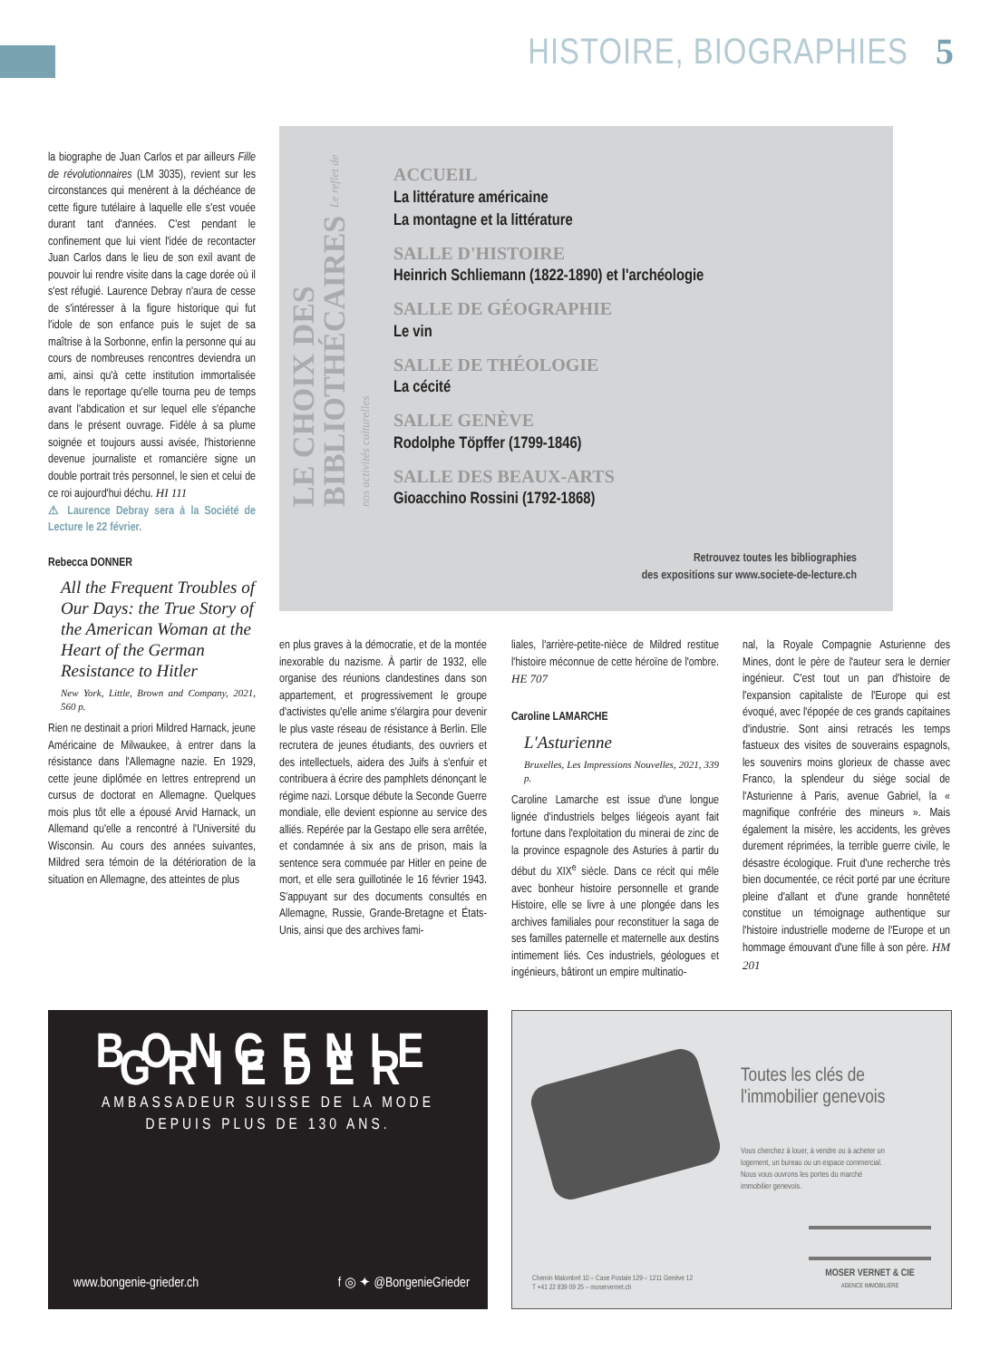HISTOIRE, BIOGRAPHIES 5
la biographe de Juan Carlos et par ailleurs Fille de révolutionnaires (LM 3035), revient sur les circonstances qui menèrent à la déchéance de cette figure tutélaire à laquelle elle s'est vouée durant tant d'années. C'est pendant le confinement que lui vient l'idée de recontacter Juan Carlos dans le lieu de son exil avant de pouvoir lui rendre visite dans la cage dorée où il s'est réfugié. Laurence Debray n'aura de cesse de s'intéresser à la figure historique qui fut l'idole de son enfance puis le sujet de sa maîtrise à la Sorbonne, enfin la personne qui au cours de nombreuses rencontres deviendra un ami, ainsi qu'à cette institution immortalisée dans le reportage qu'elle tourna peu de temps avant l'abdication et sur lequel elle s'épanche dans le présent ouvrage. Fidèle à sa plume soignée et toujours aussi avisée, l'historienne devenue journaliste et romancière signe un double portrait très personnel, le sien et celui de ce roi aujourd'hui déchu. HI 111
⚠ Laurence Debray sera à la Société de Lecture le 22 février.
Rebecca DONNER
All the Frequent Troubles of Our Days: the True Story of the American Woman at the Heart of the German Resistance to Hitler
New York, Little, Brown and Company, 2021, 560 p.
Rien ne destinait a priori Mildred Harnack, jeune Américaine de Milwaukee, à entrer dans la résistance dans l'Allemagne nazie. En 1929, cette jeune diplômée en lettres entreprend un cursus de doctorat en Allemagne. Quelques mois plus tôt elle a épousé Arvid Harnack, un Allemand qu'elle a rencontré à l'Université du Wisconsin. Au cours des années suivantes, Mildred sera témoin de la détérioration de la situation en Allemagne, des atteintes de plus
LE CHOIX DES BIBLIOTHÉCAIRES Le reflet de nos activités culturelles
ACCUEIL
La littérature américaine
La montagne et la littérature
SALLE D'HISTOIRE
Heinrich Schliemann (1822-1890) et l'archéologie
SALLE DE GÉOGRAPHIE
Le vin
SALLE DE THÉOLOGIE
La cécité
SALLE GENÈVE
Rodolphe Töpffer (1799-1846)
SALLE DES BEAUX-ARTS
Gioacchino Rossini (1792-1868)
Retrouvez toutes les bibliographies
des expositions sur www.societe-de-lecture.ch
en plus graves à la démocratie, et de la montée inexorable du nazisme. À partir de 1932, elle organise des réunions clandestines dans son appartement, et progressivement le groupe d'activistes qu'elle anime s'élargira pour devenir le plus vaste réseau de résistance à Berlin. Elle recrutera de jeunes étudiants, des ouvriers et des intellectuels, aidera des Juifs à s'enfuir et contribuera à écrire des pamphlets dénonçant le régime nazi. Lorsque débute la Seconde Guerre mondiale, elle devient espionne au service des alliés. Repérée par la Gestapo elle sera arrêtée, et condamnée à six ans de prison, mais la sentence sera commuée par Hitler en peine de mort, et elle sera guillotinée le 16 février 1943. S'appuyant sur des documents consultés en Allemagne, Russie, Grande-Bretagne et États-Unis, ainsi que des archives fami-
liales, l'arrière-petite-nièce de Mildred restitue l'histoire méconnue de cette héroïne de l'ombre. HE 707
Caroline LAMARCHE
L'Asturienne
Bruxelles, Les Impressions Nouvelles, 2021, 339 p.
Caroline Lamarche est issue d'une longue lignée d'industriels belges liégeois ayant fait fortune dans l'exploitation du minerai de zinc de la province espagnole des Asturies à partir du début du XIX<sup>e</sup> siècle. Dans ce récit qui mêle avec bonheur histoire personnelle et grande Histoire, elle se livre à une plongée dans les archives familiales pour reconstituer la saga de ses familles paternelle et maternelle aux destins intimement liés. Ces industriels, géologues et ingénieurs, bâtiront un empire multinatio-
nal, la Royale Compagnie Asturienne des Mines, dont le père de l'auteur sera le dernier ingénieur. C'est tout un pan d'histoire de l'expansion capitaliste de l'Europe qui est évoqué, avec l'épopée de ces grands capitaines d'industrie. Sont ainsi retracés les temps fastueux des visites de souverains espagnols, les souvenirs moins glorieux de chasse avec Franco, la splendeur du siège social de l'Asturienne à Paris, avenue Gabriel, la « magnifique confrérie des mineurs ». Mais également la misère, les accidents, les grèves durement réprimées, la terrible guerre civile, le désastre écologique. Fruit d'une recherche très bien documentée, ce récit porté par une écriture pleine d'allant et d'une grande honnêteté constitue un témoignage authentique sur l'histoire industrielle moderne de l'Europe et un hommage émouvant d'une fille à son père. HM 201
BONGENIE GRIEDER
AMBASSADEUR SUISSE DE LA MODE
DEPUIS PLUS DE 130 ANS.
www.bongenie-grieder.ch f ◎ ✦ @BongenieGrieder
Toutes les clés de l'immobilier genevois
Vous cherchez à louer, à vendre ou à acheter un logement, un bureau ou un espace commercial. Nous vous ouvrons les portes du marché immobilier genevois.
Chemin Malombré 10 – Case Postale 129 – 1211 Genève 12
T +41 22 839 09 25 – moservernet.ch
MOSER VERNET & CIE
AGENCE IMMOBILIÈRE